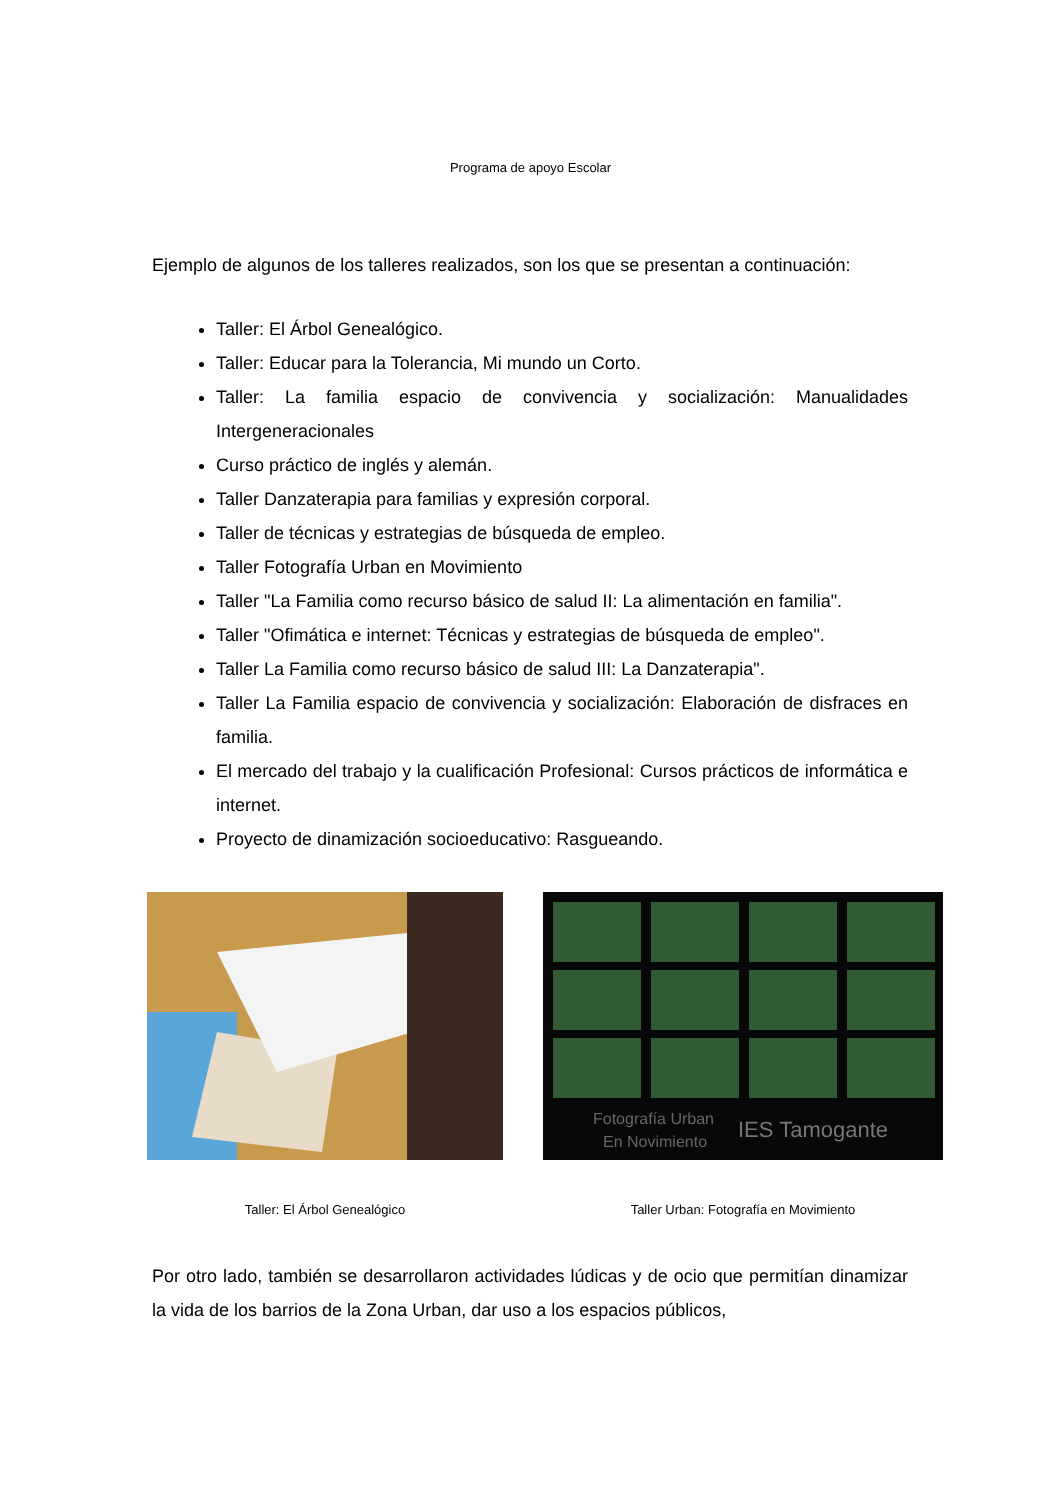Programa de apoyo Escolar
Ejemplo de algunos de los talleres realizados, son los que se presentan a continuación:
Taller: El Árbol Genealógico.
Taller: Educar para la Tolerancia, Mi mundo un Corto.
Taller: La familia espacio de convivencia y socialización: Manualidades Intergeneracionales
Curso práctico de inglés y alemán.
Taller Danzaterapia para familias y expresión corporal.
Taller de técnicas y estrategias de búsqueda de empleo.
Taller Fotografía Urban en Movimiento
Taller "La Familia como recurso básico de salud II: La alimentación en familia".
Taller "Ofimática e internet: Técnicas y estrategias de búsqueda de empleo".
Taller La Familia como recurso básico de salud III: La Danzaterapia".
Taller La Familia espacio de convivencia y socialización: Elaboración de disfraces en familia.
El mercado del trabajo y la cualificación Profesional: Cursos prácticos de informática e internet.
Proyecto de dinamización socioeducativo: Rasgueando.
Taller: El Árbol Genealógico
Fotografía Urban
En Novimiento
IES Tamogante
Taller Urban: Fotografía en Movimiento
Por otro lado, también se desarrollaron actividades lúdicas y de ocio que permitían dinamizar la vida de los barrios de la Zona Urban, dar uso a los espacios públicos,